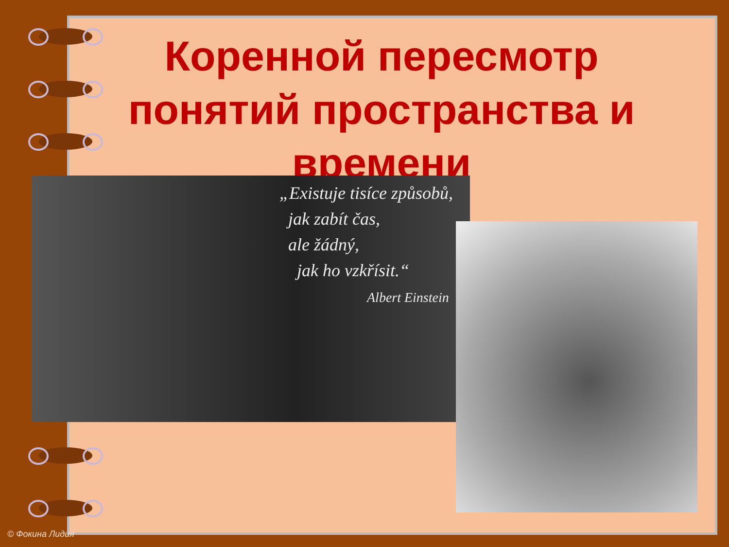Коренной пересмотр понятий пространства и времени
„Existuje tisíce způsobů,
jak zabít čas,
ale žádný,
jak ho vzkřísit.“
Albert Einstein
© Фокина Лидия